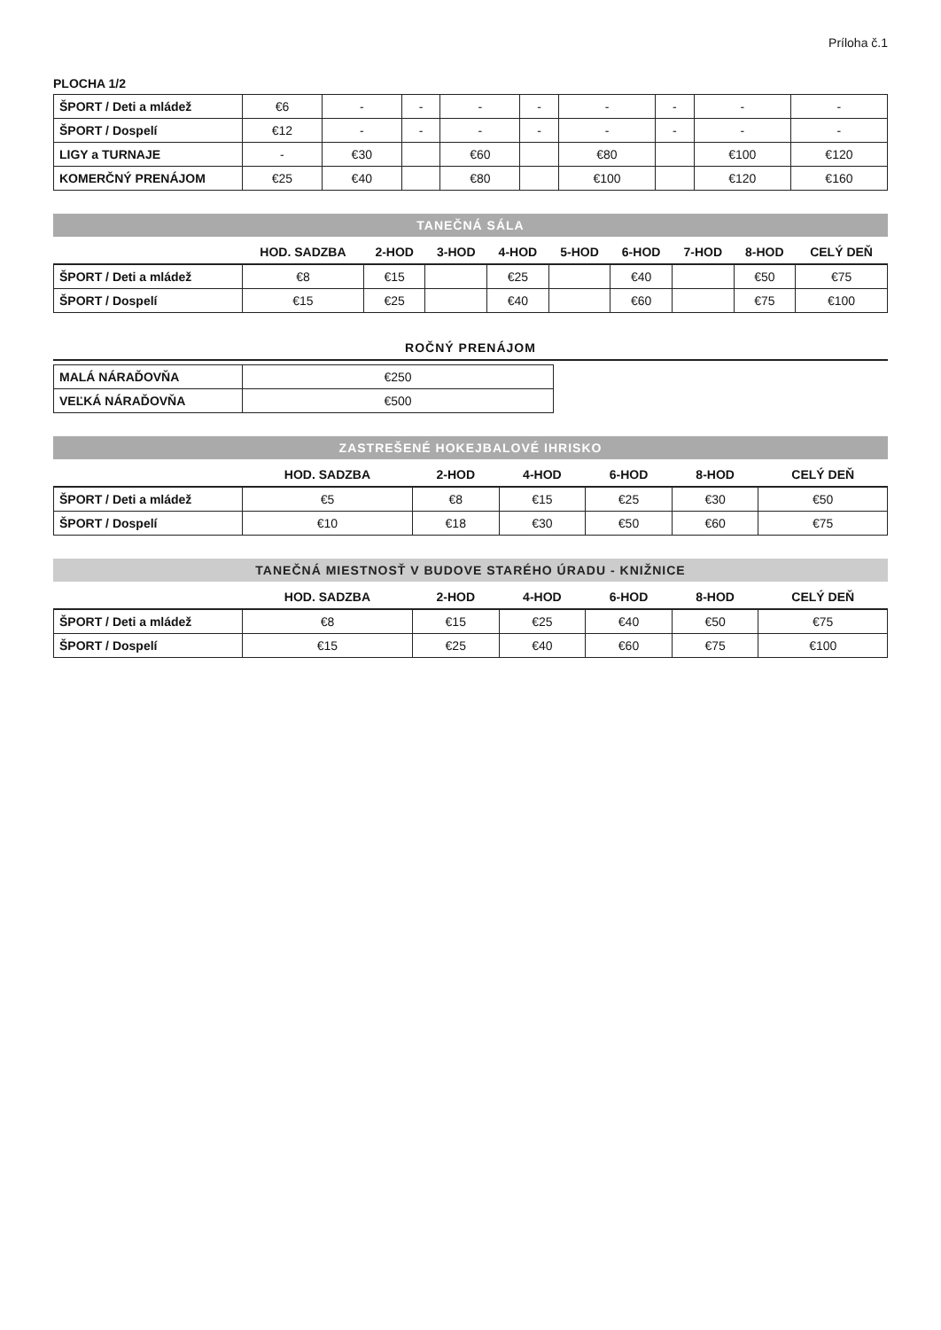Príloha č.1
PLOCHA 1/2
| ŠPORT / Deti a mládež | €6 | - | - | - | - | - | - | - | - |
| ŠPORT / Dospelí | €12 | - | - | - | - | - | - | - | - |
| LIGY a TURNAJE | - | €30 | | €60 | | €80 | | €100 | €120 |
| KOMERČNÝ PRENÁJOM | €25 | €40 | | €80 | | €100 | | €120 | €160 |
TANEČNÁ SÁLA
| | HOD. SADZBA | 2-HOD | 3-HOD | 4-HOD | 5-HOD | 6-HOD | 7-HOD | 8-HOD | CELÝ DEŇ |
| --- | --- | --- | --- | --- | --- | --- | --- | --- | --- |
| ŠPORT / Deti a mládež | €8 | €15 | | €25 | | €40 | | €50 | €75 |
| ŠPORT / Dospelí | €15 | €25 | | €40 | | €60 | | €75 | €100 |
ROČNÝ PRENÁJOM
| MALÁ NÁRAĎOVŇA | €250 |
| VEĽKÁ NÁRAĎOVŇA | €500 |
ZASTREŠENÉ HOKEJBALOVÉ IHRISKO
| | HOD. SADZBA | 2-HOD | 4-HOD | 6-HOD | 8-HOD | CELÝ DEŇ |
| --- | --- | --- | --- | --- | --- | --- |
| ŠPORT / Deti a mládež | €5 | €8 | €15 | €25 | €30 | €50 |
| ŠPORT / Dospelí | €10 | €18 | €30 | €50 | €60 | €75 |
TANEČNÁ MIESTNOSŤ V BUDOVE STARÉHO ÚRADU - KNIŽNICE
| | HOD. SADZBA | 2-HOD | 4-HOD | 6-HOD | 8-HOD | CELÝ DEŇ |
| --- | --- | --- | --- | --- | --- | --- |
| ŠPORT / Deti a mládež | €8 | €15 | €25 | €40 | €50 | €75 |
| ŠPORT / Dospelí | €15 | €25 | €40 | €60 | €75 | €100 |